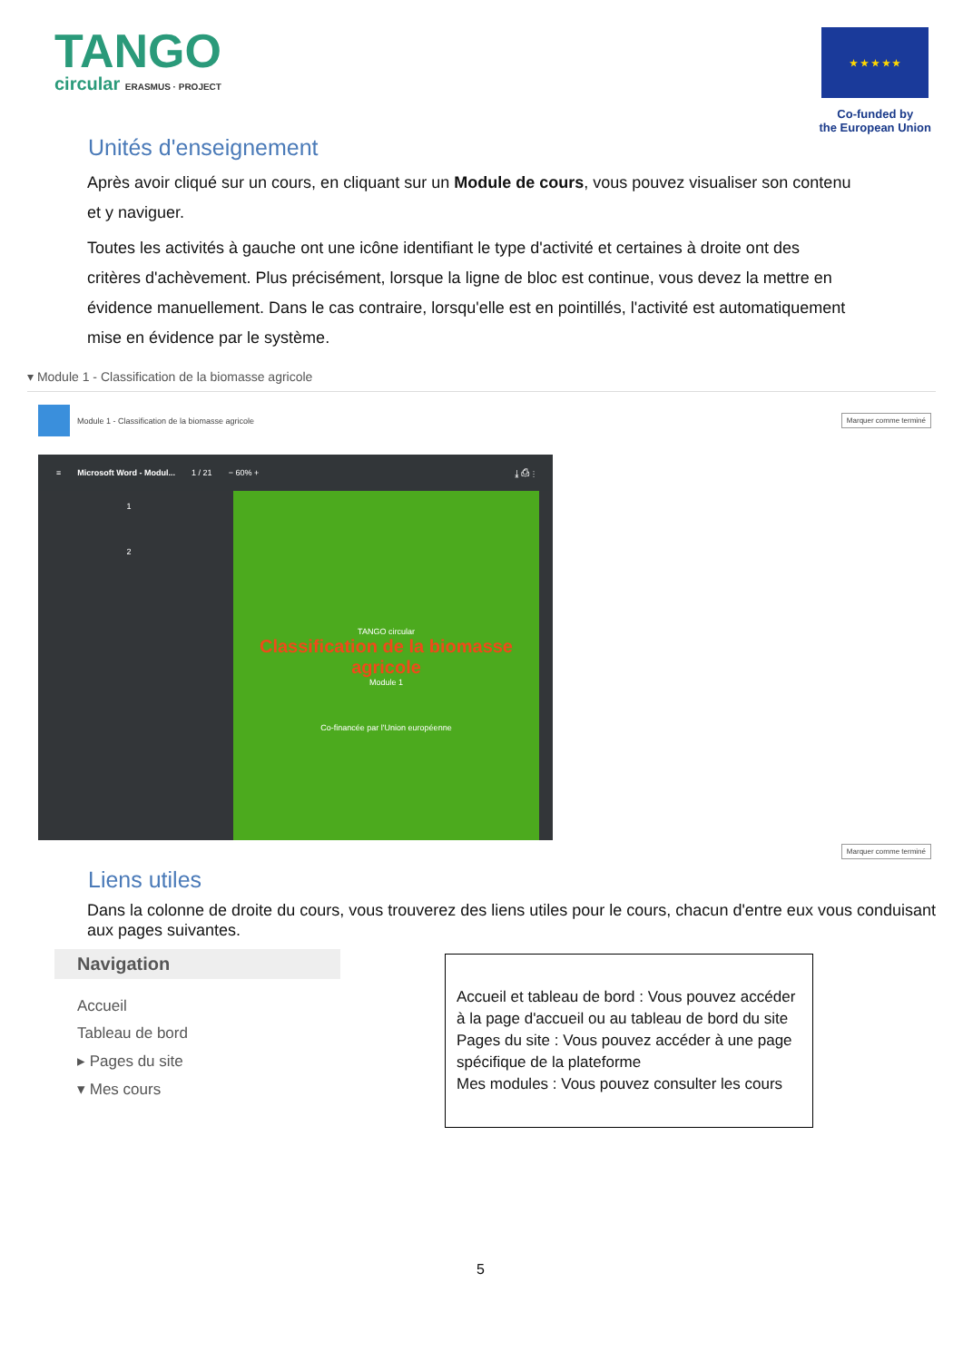TANGO
circular ERASMUS · PROJECT
★ ★ ★ ★ ★
Co-funded by
the European Union
Unités d'enseignement
Après avoir cliqué sur un cours, en cliquant sur un Module de cours, vous pouvez visualiser son contenu et y naviguer.
Toutes les activités à gauche ont une icône identifiant le type d'activité et certaines à droite ont des critères d'achèvement. Plus précisément, lorsque la ligne de bloc est continue, vous devez la mettre en évidence manuellement. Dans le cas contraire, lorsqu'elle est en pointillés, l'activité est automatiquement mise en évidence par le système.
▾ Module 1 - Classification de la biomasse agricole
Module 1 - Classification de la biomasse agricole Marquer comme terminé
≡ Microsoft Word - Modul... 1 / 21 − 60% + ⤓ ⎙ ⋮
1
2
TANGO circular
Classification de la biomasse agricole
Module 1
Co-financée par l'Union européenne
Marquer comme terminé
Liens utiles
Dans la colonne de droite du cours, vous trouverez des liens utiles pour le cours, chacun d'entre eux vous conduisant aux pages suivantes.
Navigation
Accueil
Tableau de bord
▸ Pages du site
▾ Mes cours
Accueil et tableau de bord : Vous pouvez accéder à la page d'accueil ou au tableau de bord du site
Pages du site : Vous pouvez accéder à une page spécifique de la plateforme
Mes modules : Vous pouvez consulter les cours
5